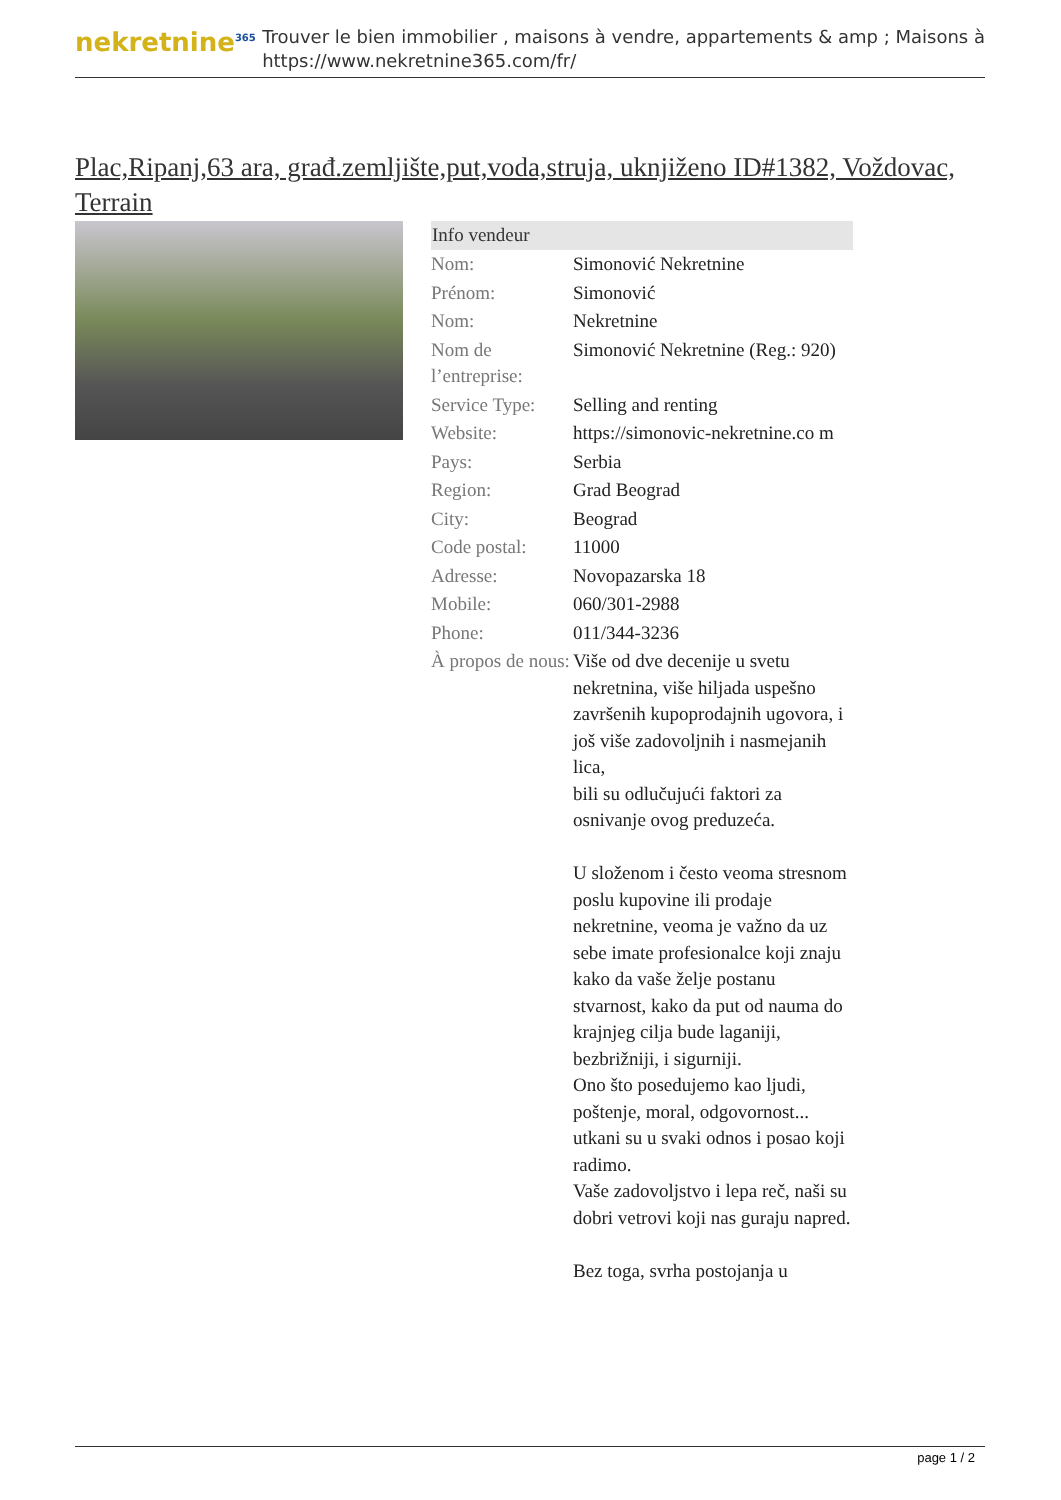nekretnine<sup>365</sup>
Trouver le bien immobilier , maisons à vendre, appartements & amp ; Maisons à
https://www.nekretnine365.com/fr/
Plac,Ripanj,63 ara, građ.zemljište,put,voda,struja, uknjiženo ID#1382, Voždovac, Terrain
| Info vendeur | | |
| --- | --- | --- |
| Nom: | Simonović Nekretnine | |
| Prénom: | Simonović | |
| Nom: | Nekretnine | |
| Nom de l’entreprise: | Simonović Nekretnine (Reg.: 920) | |
| Service Type: | Selling and renting | |
| Website: | https://simonovic-nekretnine.co m | |
| Pays: | Serbia | |
| Region: | Grad Beograd | |
| City: | Beograd | |
| Code postal: | 11000 | |
| Adresse: | Novopazarska 18 | |
| Mobile: | 060/301-2988 | |
| Phone: | 011/344-3236 | |
| À propos de nous: | Više od dve decenije u svetu nekretnina, više hiljada uspešno završenih kupoprodajnih ugovora, i još više zadovoljnih i nasmejanih lica, bili su odlučujući faktori za osnivanje ovog preduzeća. U složenom i često veoma stresnom poslu kupovine ili prodaje nekretnine, veoma je važno da uz sebe imate profesionalce koji znaju kako da vaše želje postanu stvarnost, kako da put od nauma do krajnjeg cilja bude laganiji, bezbrižniji, i sigurniji. Ono što posedujemo kao ljudi, poštenje, moral, odgovornost... utkani su u svaki odnos i posao koji radimo. Vaše zadovoljstvo i lepa reč, naši su dobri vetrovi koji nas guraju napred. Bez toga, svrha postojanja u | |
page 1 / 2